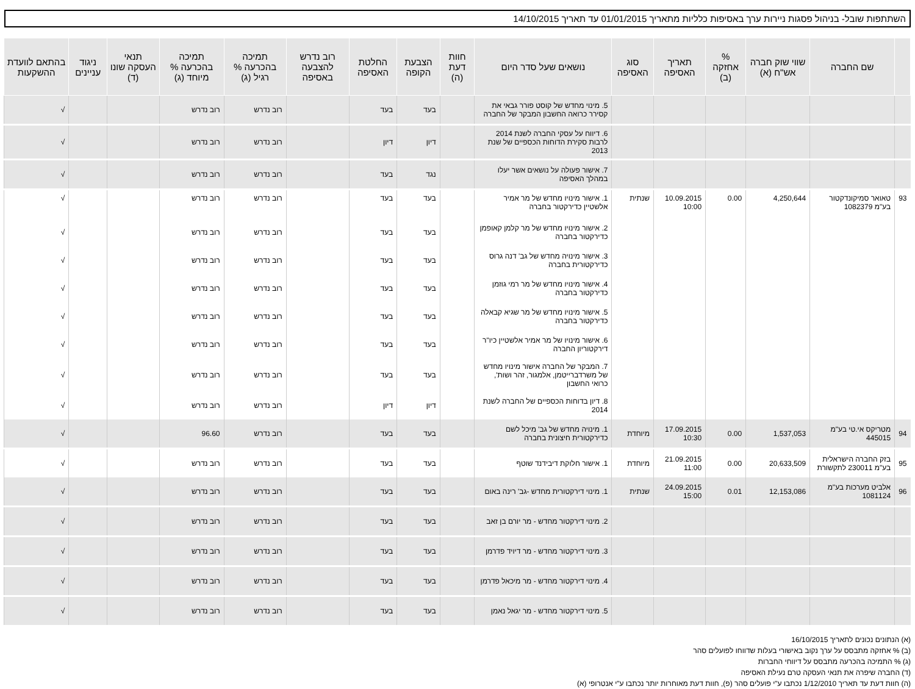השתתפות שובל- בניהול פסגות ניירות ערך באסיפות כלליות מתאריך 01/01/2015 עד תאריך 14/10/2015
| | שם החברה | שווי שוק חברה אש"ח (א) | % אחזקה (ב) | תאריך האסיפה | סוג האסיפה | נושאים שעל סדר היום | חוות דעת (ה) | הצבעת הקופה | החלטת האסיפה | רוב נדרש להצבעה באסיפה | תמיכה בהכרעה % רגיל (ג) | תמיכה בהכרעה % מיוחד (ג) | תנאי העסקה שונו (ד) | ניגוד עניינים | בהתאם לוועדת ההשקעות |
| --- | --- | --- | --- | --- | --- | --- | --- | --- | --- | --- | --- | --- | --- | --- | --- |
| | | | | | | 5. מינוי מחדש של קוסט פורר גבאי את קסירר כרואה החשבון המבקר של החברה | | בעד | בעד | | רוב נדרש | רוב נדרש | | | √ |
| | | | | | | 6. דיווח על עסקי החברה לשנת 2014 לרבות סקירת הדוחות הכספיים של שנת 2013 | | דיון | דיון | | רוב נדרש | רוב נדרש | | | √ |
| | | | | | | 7. אישור פעולה על נושאים אשר יעלו במהלך האסיפה | | נגד | בעד | | רוב נדרש | רוב נדרש | | | √ |
| 93 | טאואר סמיקונדקטור בע"מ 1082379 | 4,250,644 | 0.00 | 10.09.2015 10:00 | שנתית | 1. אישור מינויו מחדש של מר אמיר אלשטיין כדירקטור בחברה | | בעד | בעד | | רוב נדרש | רוב נדרש | | | √ |
| | | | | | | 2. אישור מינויו מחדש של מר קלמן קאופמן כדירקטור בחברה | | בעד | בעד | | רוב נדרש | רוב נדרש | | | √ |
| | | | | | | 3. אישור מינויה מחדש של גב' דנה גרוס כדירקטורית בחברה | | בעד | בעד | | רוב נדרש | רוב נדרש | | | √ |
| | | | | | | 4. אישור מינויו מחדש של מר רמי גוזמן כדירקטור בחברה | | בעד | בעד | | רוב נדרש | רוב נדרש | | | √ |
| | | | | | | 5. אישור מינויו מחדש של מר שגיא קבאלה כדירקטור בחברה | | בעד | בעד | | רוב נדרש | רוב נדרש | | | √ |
| | | | | | | 6. אישור מינויו של מר אמיר אלשטיין כיו"ר דירקטוריון החברה | | בעד | בעד | | רוב נדרש | רוב נדרש | | | √ |
| | | | | | | 7. המבקר של החברה אישור מינויו מחדש של משרדברייטמן, אלמגור, זהר ושות', כרואי החשבון | | בעד | בעד | | רוב נדרש | רוב נדרש | | | √ |
| | | | | | | 8. דיון בדוחות הכספיים של החברה לשנת 2014 | | דיון | דיון | | רוב נדרש | רוב נדרש | | | √ |
| 94 | מטריקס אי.טי בע"מ 445015 | 1,537,053 | 0.00 | 17.09.2015 10:30 | מיוחדת | 1. מינויה מחדש של גב' מיכל לשם כדירקטורית חיצונית בחברה | | בעד | בעד | | רוב נדרש | 96.60 | | | √ |
| 95 | בזק החברה הישראלית בע"מ 230011 לתקשורת | 20,633,509 | 0.00 | 21.09.2015 11:00 | מיוחדת | 1. אישור חלוקת דיבידנד שוטף | | בעד | בעד | | רוב נדרש | רוב נדרש | | | √ |
| 96 | אלביט מערכות בע"מ 1081124 | 12,153,086 | 0.01 | 24.09.2015 15:00 | שנתית | 1. מינוי דירקטורית מחדש -גב' רינה באום | | בעד | בעד | | רוב נדרש | רוב נדרש | | | √ |
| | | | | | | 2. מינוי דירקטור מחדש - מר יורם בן זאב | | בעד | בעד | | רוב נדרש | רוב נדרש | | | √ |
| | | | | | | 3. מינוי דירקטור מחדש - מר דיויד פדרמן | | בעד | בעד | | רוב נדרש | רוב נדרש | | | √ |
| | | | | | | 4. מינוי דירקטור מחדש - מר מיכאל פדרמן | | בעד | בעד | | רוב נדרש | רוב נדרש | | | √ |
| | | | | | | 5. מינוי דירקטור מחדש - מר יגאל נאמן | | בעד | בעד | | רוב נדרש | רוב נדרש | | | √ |
(א) הנתונים נכונים לתאריך 16/10/2015
(ב) % אחזקה מתבסס על ערך נקוב באישורי בעלות שדווחו לפועלים סהר
(ג) % התמיכה בהכרעה מתבסס על דיווחי החברות
(ד) החברה שיפרה את תנאי העסקה טרם נעילת האסיפה
(ה) חוות דעת עד תאריך 1/12/2010 נכתבו ע"י פועלים סהר (פ), חוות דעת מאוחרות יותר נכתבו ע"י אנטרופי (א)